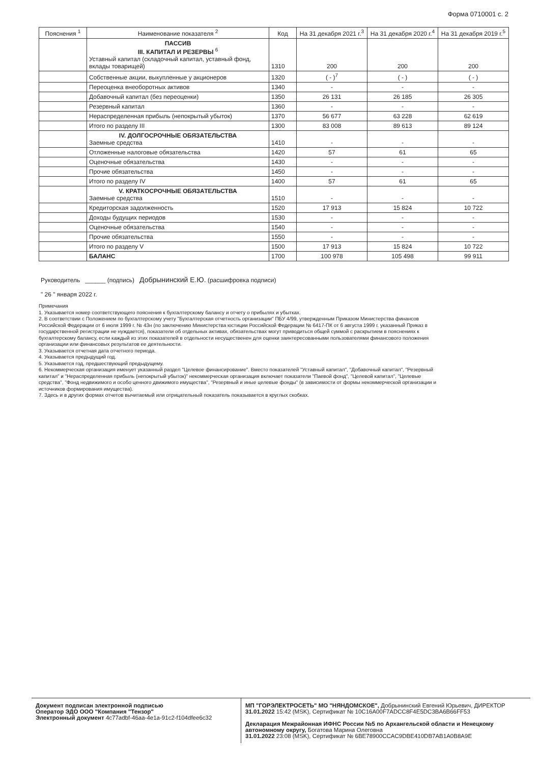Форма 0710001 с. 2
| Пояснения <sup>1</sup> | Наименование показателя <sup>2</sup> | Код | На 31 декабря 2021 г.<sup>3</sup> | На 31 декабря 2020 г.<sup>4</sup> | На 31 декабря 2019 г.<sup>5</sup> |
| --- | --- | --- | --- | --- | --- |
| | ПАССИВ III. КАПИТАЛ И РЕЗЕРВЫ <sup>6</sup> Уставный капитал (складочный капитал, уставный фонд, вклады товарищей) | 1310 | 200 | 200 | 200 |
| | Собственные акции, выкупленные у акционеров | 1320 | ( - )<sup>7</sup> | ( - ) | ( - ) |
| | Переоценка внеоборотных активов | 1340 | - | - | - |
| | Добавочный капитал (без переоценки) | 1350 | 26 131 | 26 185 | 26 305 |
| | Резервный капитал | 1360 | - | - | - |
| | Нераспределенная прибыль (непокрытый убыток) | 1370 | 56 677 | 63 228 | 62 619 |
| | Итого по разделу III | 1300 | 83 008 | 89 613 | 89 124 |
| | IV. ДОЛГОСРОЧНЫЕ ОБЯЗАТЕЛЬСТВА Заемные средства | 1410 | - | - | - |
| | Отложенные налоговые обязательства | 1420 | 57 | 61 | 65 |
| | Оценочные обязательства | 1430 | - | - | - |
| | Прочие обязательства | 1450 | - | - | - |
| | Итого по разделу IV | 1400 | 57 | 61 | 65 |
| | V. КРАТКОСРОЧНЫЕ ОБЯЗАТЕЛЬСТВА Заемные средства | 1510 | - | - | - |
| | Кредиторская задолженность | 1520 | 17 913 | 15 824 | 10 722 |
| | Доходы будущих периодов | 1530 | - | - | - |
| | Оценочные обязательства | 1540 | - | - | - |
| | Прочие обязательства | 1550 | - | - | - |
| | Итого по разделу V | 1500 | 17 913 | 15 824 | 10 722 |
| | БАЛАНС | 1700 | 100 978 | 105 498 | 99 911 |
Руководитель ______ (подпись) Добрынинский Е.Ю. (расшифровка подписи)
" 26 " января 2022 г.
Примечания
1. Указывается номер соответствующего пояснения к бухгалтерскому балансу и отчету о прибылях и убытках.
2. В соответствии с Положением по бухгалтерскому учету "Бухгалтерская отчетность организации" ПБУ 4/99, утвержденным Приказом Министерства финансов Российской Федерации от 6 июля 1999 г. № 43н (по заключению Министерства юстиции Российской Федерации № 6417-ПК от 6 августа 1999 г. указанный Приказ в государственной регистрации не нуждается), показатели об отдельных активах, обязательствах могут приводиться общей суммой с раскрытием в пояснениях к бухгалтерскому балансу, если каждый из этих показателей в отдельности несущественен для оценки заинтересованными пользователями финансового положения организации или финансовых результатов ее деятельности.
3. Указывается отчетная дата отчетного периода.
4. Указывается предыдущий год.
5. Указывается год, предшествующий предыдущему.
6. Некоммерческая организация именует указанный раздел "Целевое финансирование". Вместо показателей "Уставный капитал", "Добавочный капитал", "Резервный капитал" и "Нераспределенная прибыль (непокрытый убыток)" некоммерческая организация включает показатели "Паевой фонд", "Целевой капитал", "Целевые средства", "Фонд недвижимого и особо ценного движимого имущества", "Резервный и иные целевые фонды" (в зависимости от формы некоммерческой организации и источников формирования имущества).
7. Здесь и в других формах отчетов вычитаемый или отрицательный показатель показывается в круглых скобках.
Документ подписан электронной подписью
Оператор ЭДО ООО "Компания "Тензор"
Электронный документ 4c77adbf-46aa-4e1a-91c2-f104dfee6c32
МП "ГОРЭЛЕКТРОСЕТЬ" МО "НЯНДОМСКОЕ", Добрынинский Евгений Юрьевич, ДИРЕКТОР
31.01.2022 15:42 (MSK), Сертификат № 10C16A00F7ADCC8F4E5DC3BA6B66FF53
Декларация Межрайонная ИФНС России №5 по Архангельской области и Ненецкому автономному округу, Богатова Марина Олеговна
31.01.2022 23:08 (MSK), Сертификат № 6BE78900CCAC9DBE410DB7AB1A0B8A9E